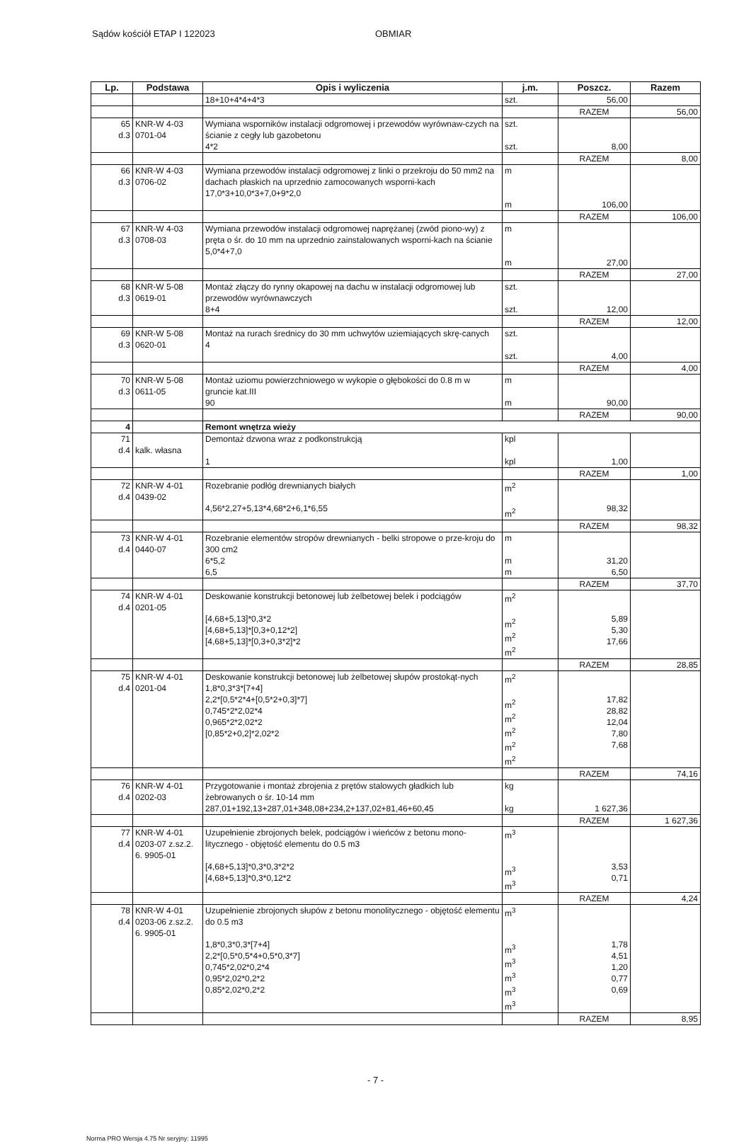Sądów kościół ETAP I 122023 OBMIAR
| Lp. | Podstawa | Opis i wyliczenia | j.m. | Poszcz. | Razem |
| --- | --- | --- | --- | --- | --- |
| | | 18+10+4*4+4*3 | szt. | 56,00 | |
| | | | | RAZEM | 56,00 |
| 65 d.3 | KNR-W 4-03 0701-04 | Wymiana wsporników instalacji odgromowej i przewodów wyrównaw-czych na ścianie z cegły lub gazobetonu 4*2 | szt. szt. | 8,00 | |
| | | | | RAZEM | 8,00 |
| 66 d.3 | KNR-W 4-03 0706-02 | Wymiana przewodów instalacji odgromowej z linki o przekroju do 50 mm2 na dachach płaskich na uprzednio zamocowanych wsporni-kach 17,0*3+10,0*3+7,0+9*2,0 | m m | 106,00 | |
| | | | | RAZEM | 106,00 |
| 67 d.3 | KNR-W 4-03 0708-03 | Wymiana przewodów instalacji odgromowej naprężanej (zwód piono-wy) z pręta o śr. do 10 mm na uprzednio zainstalowanych wsporni-kach na ścianie 5,0*4+7,0 | m m | 27,00 | |
| | | | | RAZEM | 27,00 |
| 68 d.3 | KNR-W 5-08 0619-01 | Montaż złączy do rynny okapowej na dachu w instalacji odgromowej lub przewodów wyrównawczych 8+4 | szt. szt. | 12,00 | |
| | | | | RAZEM | 12,00 |
| 69 d.3 | KNR-W 5-08 0620-01 | Montaż na rurach średnicy do 30 mm uchwytów uziemiających skrę-canych 4 | szt. szt. | 4,00 | |
| | | | | RAZEM | 4,00 |
| 70 d.3 | KNR-W 5-08 0611-05 | Montaż uziomu powierzchniowego w wykopie o głębokości do 0.8 m w gruncie kat.III 90 | m m | 90,00 | |
| | | | | RAZEM | 90,00 |
| 4 | | Remont wnętrza wieży | | | |
| 71 d.4 | kalk. własna | Demontaż dzwona wraz z podkonstrukcją 1 | kpl kpl | 1,00 | |
| | | | | RAZEM | 1,00 |
| 72 d.4 | KNR-W 4-01 0439-02 | Rozebranie podłóg drewnianych białych 4,56*2,27+5,13*4,68*2+6,1*6,55 | m<sup>2</sup> m<sup>2</sup> | 98,32 | |
| | | | | RAZEM | 98,32 |
| 73 d.4 | KNR-W 4-01 0440-07 | Rozebranie elementów stropów drewnianych - belki stropowe o prze-kroju do 300 cm2 6*5,2 6,5 | m m m | 31,20 6,50 | |
| | | | | RAZEM | 37,70 |
| 74 d.4 | KNR-W 4-01 0201-05 | Deskowanie konstrukcji betonowej lub żelbetowej belek i podciągów [4,68+5,13]*0,3*2 [4,68+5,13]*[0,3+0,12*2] [4,68+5,13]*[0,3+0,3*2]*2 | m<sup>2</sup> m<sup>2</sup> m<sup>2</sup> m<sup>2</sup> | 5,89 5,30 17,66 | |
| | | | | RAZEM | 28,85 |
| 75 d.4 | KNR-W 4-01 0201-04 | Deskowanie konstrukcji betonowej lub żelbetowej słupów prostokąt-nych 1,8*0,3*3*[7+4] 2,2*[0,5*2*4+[0,5*2+0,3]*7] 0,745*2*2,02*4 0,965*2*2,02*2 [0,85*2+0,2]*2,02*2 | m<sup>2</sup> m<sup>2</sup> m<sup>2</sup> m<sup>2</sup> m<sup>2</sup> m<sup>2</sup> | 17,82 28,82 12,04 7,80 7,68 | |
| | | | | RAZEM | 74,16 |
| 76 d.4 | KNR-W 4-01 0202-03 | Przygotowanie i montaż zbrojenia z prętów stalowych gładkich lub żebrowanych o śr. 10-14 mm 287,01+192,13+287,01+348,08+234,2+137,02+81,46+60,45 | kg kg | 1 627,36 | |
| | | | | RAZEM | 1 627,36 |
| 77 d.4 | KNR-W 4-01 0203-07 z.sz.2. 6. 9905-01 | Uzupełnienie zbrojonych belek, podciągów i wieńców z betonu mono-litycznego - objętość elementu do 0.5 m3 [4,68+5,13]*0,3*0,3*2*2 [4,68+5,13]*0,3*0,12*2 | m<sup>3</sup> m<sup>3</sup> m<sup>3</sup> | 3,53 0,71 | |
| | | | | RAZEM | 4,24 |
| 78 d.4 | KNR-W 4-01 0203-06 z.sz.2. 6. 9905-01 | Uzupełnienie zbrojonych słupów z betonu monolitycznego - objętość elementu do 0.5 m3 1,8*0,3*0,3*[7+4] 2,2*[0,5*0,5*4+0,5*0,3*7] 0,745*2,02*0,2*4 0,95*2,02*0,2*2 0,85*2,02*0,2*2 | m<sup>3</sup> m<sup>3</sup> m<sup>3</sup> m<sup>3</sup> m<sup>3</sup> m<sup>3</sup> | 1,78 4,51 1,20 0,77 0,69 | |
| | | | | RAZEM | 8,95 |
- 7 -
Norma PRO Wersja 4.75 Nr seryjny: 11995